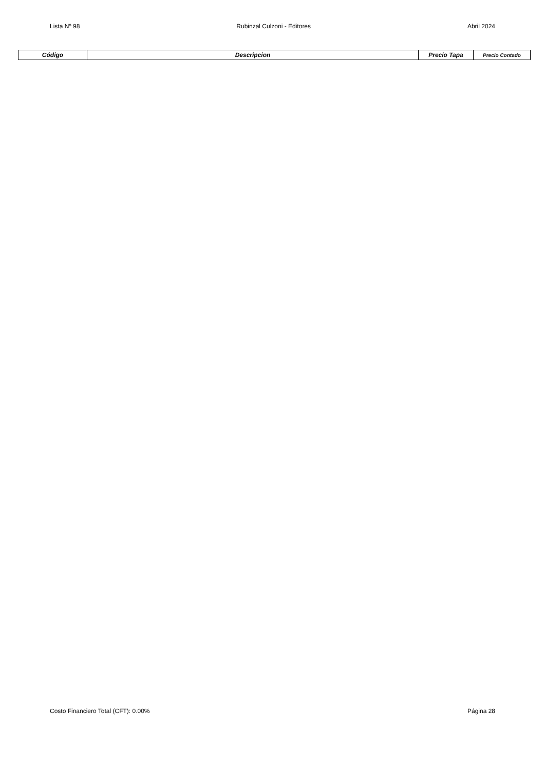Lista Nº 98 Rubinzal Culzoni - Editores Abril 2024
| Código | Descripcion | Precio Tapa | Precio Contado |
| --- | --- | --- | --- |
Costo Financiero Total (CFT): 0.00% Página 28